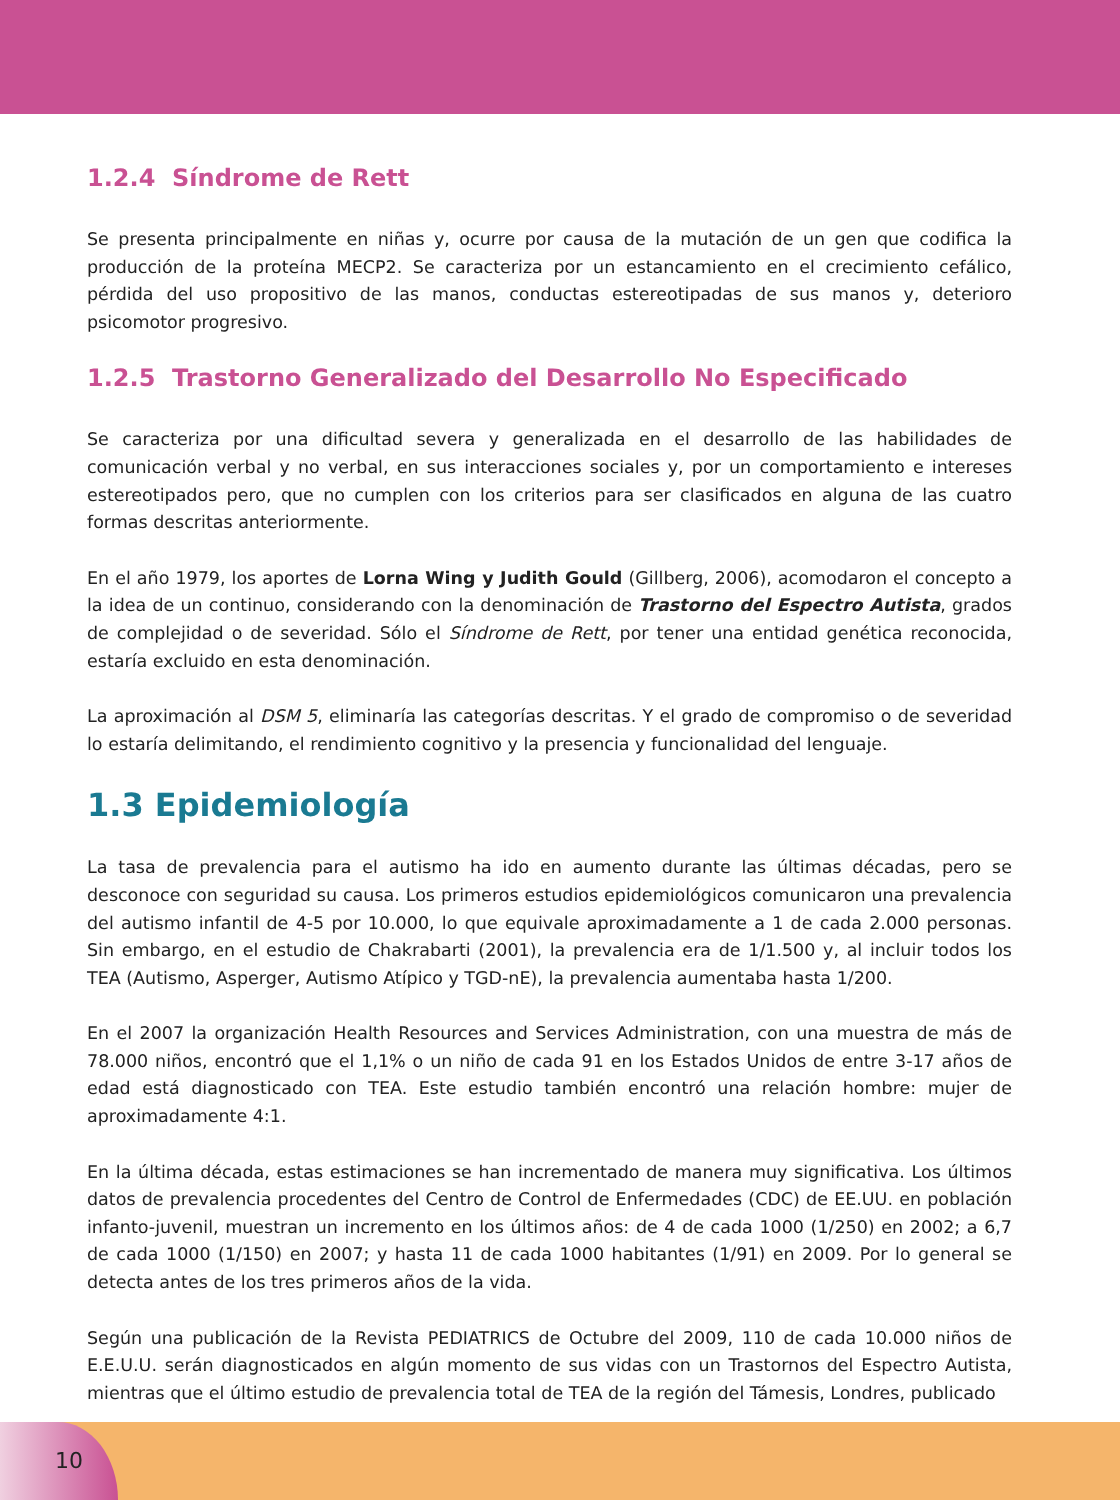1.2.4 Síndrome de Rett
Se presenta principalmente en niñas y, ocurre por causa de la mutación de un gen que codifica la producción de la proteína MECP2. Se caracteriza por un estancamiento en el crecimiento cefálico, pérdida del uso propositivo de las manos, conductas estereotipadas de sus manos y, deterioro psicomotor progresivo.
1.2.5 Trastorno Generalizado del Desarrollo No Especificado
Se caracteriza por una dificultad severa y generalizada en el desarrollo de las habilidades de comunicación verbal y no verbal, en sus interacciones sociales y, por un comportamiento e intereses estereotipados pero, que no cumplen con los criterios para ser clasificados en alguna de las cuatro formas descritas anteriormente.
En el año 1979, los aportes de Lorna Wing y Judith Gould (Gillberg, 2006), acomodaron el concepto a la idea de un continuo, considerando con la denominación de Trastorno del Espectro Autista, grados de complejidad o de severidad. Sólo el Síndrome de Rett, por tener una entidad genética reconocida, estaría excluido en esta denominación.
La aproximación al DSM 5, eliminaría las categorías descritas. Y el grado de compromiso o de severidad lo estaría delimitando, el rendimiento cognitivo y la presencia y funcionalidad del lenguaje.
1.3 Epidemiología
La tasa de prevalencia para el autismo ha ido en aumento durante las últimas décadas, pero se desconoce con seguridad su causa. Los primeros estudios epidemiológicos comunicaron una prevalencia del autismo infantil de 4-5 por 10.000, lo que equivale aproximadamente a 1 de cada 2.000 personas. Sin embargo, en el estudio de Chakrabarti (2001), la prevalencia era de 1/1.500 y, al incluir todos los TEA (Autismo, Asperger, Autismo Atípico y TGD-nE), la prevalencia aumentaba hasta 1/200.
En el 2007 la organización Health Resources and Services Administration, con una muestra de más de 78.000 niños, encontró que el 1,1% o un niño de cada 91 en los Estados Unidos de entre 3-17 años de edad está diagnosticado con TEA. Este estudio también encontró una relación hombre: mujer de aproximadamente 4:1.
En la última década, estas estimaciones se han incrementado de manera muy significativa. Los últimos datos de prevalencia procedentes del Centro de Control de Enfermedades (CDC) de EE.UU. en población infanto-juvenil, muestran un incremento en los últimos años: de 4 de cada 1000 (1/250) en 2002; a 6,7 de cada 1000 (1/150) en 2007; y hasta 11 de cada 1000 habitantes (1/91) en 2009. Por lo general se detecta antes de los tres primeros años de la vida.
Según una publicación de la Revista PEDIATRICS de Octubre del 2009, 110 de cada 10.000 niños de E.E.U.U. serán diagnosticados en algún momento de sus vidas con un Trastornos del Espectro Autista, mientras que el último estudio de prevalencia total de TEA de la región del Támesis, Londres, publicado
10